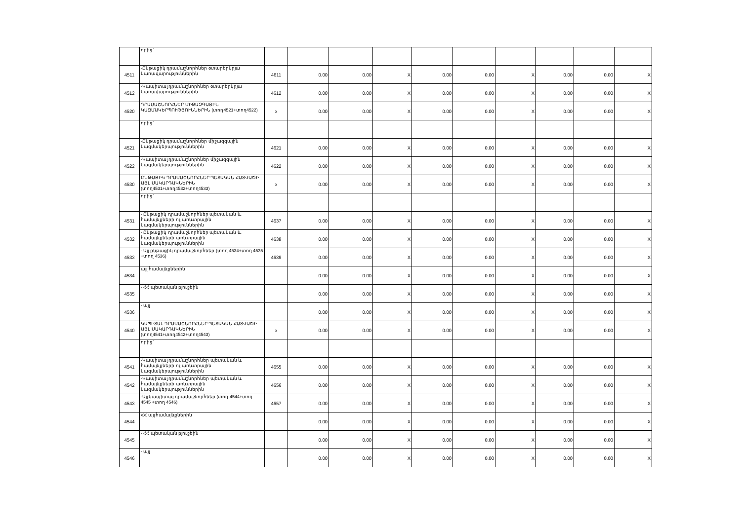| | որից` | | | | | | | | | | |
| 4511 | -Ընթացիկ դրամաշնորհներ օտարերկրյա կառավարություններին | 4611 | 0.00 | 0.00 | X | 0.00 | 0.00 | X | 0.00 | 0.00 | X |
| 4512 | -Կապիտալ դրամաշնորհներ օտարերկրյա կառավարություններին | 4612 | 0.00 | 0.00 | X | 0.00 | 0.00 | X | 0.00 | 0.00 | X |
| 4520 | ԴՐԱՄԱՇՆՈՐՀՆԵՐ ՄԻՋԱԶԳԱՅԻՆ ԿԱԶՄԱԿԵՐՊՈՒԹՅՈՒՆՆԵՐԻՆ (տող4521+տող4522) | x | 0.00 | 0.00 | X | 0.00 | 0.00 | X | 0.00 | 0.00 | X |
| | որից` | | | | | | | | | | |
| 4521 | -Ընթացիկ դրամաշնորհներ միջազգային կազմակերպություններին | 4621 | 0.00 | 0.00 | X | 0.00 | 0.00 | X | 0.00 | 0.00 | X |
| 4522 | -Կապիտալ դրամաշնորհներ միջազգային կազմակերպություններին | 4622 | 0.00 | 0.00 | X | 0.00 | 0.00 | X | 0.00 | 0.00 | X |
| 4530 | ԸՆԹԱՑԻԿ ԴՐԱՄԱՇՆՈՐՀՆԵՐ ՊԵՏԱԿԱՆ ՀԱՏՎԱԾԻ ԱՅԼ ՄԱԿԱՐԴԱԿՆԵՐԻՆ (տող4531+տող4532+տող4533) | x | 0.00 | 0.00 | X | 0.00 | 0.00 | X | 0.00 | 0.00 | X |
| | որից` | | | | | | | | | | |
| 4531 | - Ընթացիկ դրամաշնորհներ պետական և համայնքների ոչ առևտրային կազմակերպություններին | 4637 | 0.00 | 0.00 | X | 0.00 | 0.00 | X | 0.00 | 0.00 | X |
| 4532 | - Ընթացիկ դրամաշնորհներ պետական և համայնքների առևտրային կազմակերպություններին | 4638 | 0.00 | 0.00 | X | 0.00 | 0.00 | X | 0.00 | 0.00 | X |
| 4533 | - Այլ ընթացիկ դրամաշնորհներ (տող 4534+տող 4535 +տող 4536) | 4639 | 0.00 | 0.00 | X | 0.00 | 0.00 | X | 0.00 | 0.00 | X |
| 4534 | այլ համայնքներին | | 0.00 | 0.00 | X | 0.00 | 0.00 | X | 0.00 | 0.00 | X |
| 4535 | - ՀՀ պետական բյուջեին | | 0.00 | 0.00 | X | 0.00 | 0.00 | X | 0.00 | 0.00 | X |
| 4536 | - այլ | | 0.00 | 0.00 | X | 0.00 | 0.00 | X | 0.00 | 0.00 | X |
| 4540 | ԿԱՊԻՏԱԼ ԴՐԱՄԱՇՆՈՐՀՆԵՐ ՊԵՏԱԿԱՆ ՀԱՏՎԱԾԻ ԱՅԼ ՄԱԿԱՐԴԱԿՆԵՐԻՆ (տող4541+տող4542+տող4543) | x | 0.00 | 0.00 | X | 0.00 | 0.00 | X | 0.00 | 0.00 | X |
| | որից` | | | | | | | | | | |
| 4541 | -Կապիտալ դրամաշնորհներ պետական և համայնքների ոչ առևտրային կազմակերպություններին | 4655 | 0.00 | 0.00 | X | 0.00 | 0.00 | X | 0.00 | 0.00 | X |
| 4542 | -Կապիտալ դրամաշնորհներ պետական և համայնքների առևտրային կազմակերպություններին | 4656 | 0.00 | 0.00 | X | 0.00 | 0.00 | X | 0.00 | 0.00 | X |
| 4543 | -Այլ կապիտալ դրամաշնորհներ (տող 4544+տող 4545 +տող 4546) | 4657 | 0.00 | 0.00 | X | 0.00 | 0.00 | X | 0.00 | 0.00 | X |
| 4544 | ՀՀ այլ համայնքներին | | 0.00 | 0.00 | X | 0.00 | 0.00 | X | 0.00 | 0.00 | X |
| 4545 | - ՀՀ պետական բյուջեին | | 0.00 | 0.00 | X | 0.00 | 0.00 | X | 0.00 | 0.00 | X |
| 4546 | - այլ | | 0.00 | 0.00 | X | 0.00 | 0.00 | X | 0.00 | 0.00 | X |